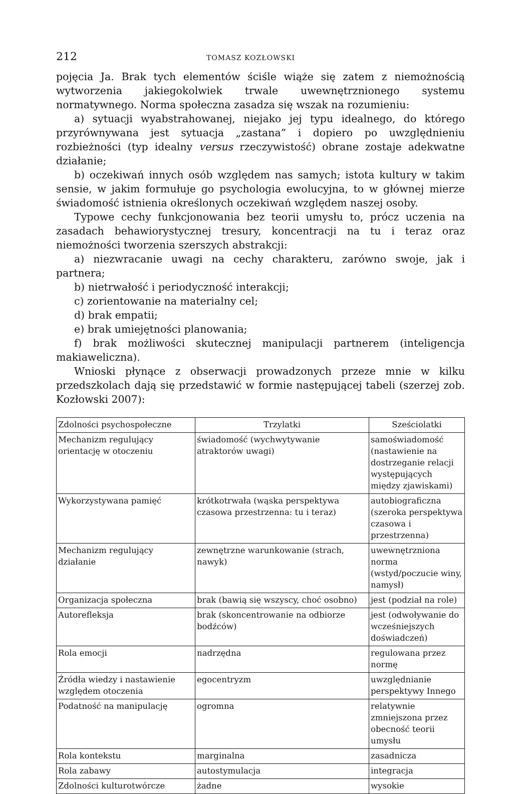212 TOMASZ KOZŁOWSKI
pojęcia Ja. Brak tych elementów ściśle wiąże się zatem z niemożnością wytworzenia jakiegokolwiek trwale uwewnętrznionego systemu normatywnego. Norma społeczna zasadza się wszak na rozumieniu:
a) sytuacji wyabstrahowanej, niejako jej typu idealnego, do którego przyrównywana jest sytuacja „zastana” i dopiero po uwzględnieniu rozbieżności (typ idealny versus rzeczywistość) obrane zostaje adekwatne działanie;
b) oczekiwań innych osób względem nas samych; istota kultury w takim sensie, w jakim formułuje go psychologia ewolucyjna, to w głównej mierze świadomość istnienia określonych oczekiwań względem naszej osoby.
Typowe cechy funkcjonowania bez teorii umysłu to, prócz uczenia na zasadach behawiorystycznej tresury, koncentracji na tu i teraz oraz niemożności tworzenia szerszych abstrakcji:
a) niezwracanie uwagi na cechy charakteru, zarówno swoje, jak i partnera;
b) nietrwałość i periodyczność interakcji;
c) zorientowanie na materialny cel;
d) brak empatii;
e) brak umiejętności planowania;
f) brak możliwości skutecznej manipulacji partnerem (inteligencja makiaweliczna).
Wnioski płynące z obserwacji prowadzonych przeze mnie w kilku przedszkolach dają się przedstawić w formie następującej tabeli (szerzej zob. Kozłowski 2007):
| Zdolności psychospołeczne | Trzylatki | Sześciolatki |
| --- | --- | --- |
| Mechanizm regulujący orientację w otoczeniu | świadomość (wychwytywanie atraktorów uwagi) | samoświadomość (nastawienie na dostrzeganie relacji występujących między zjawiskami) |
| Wykorzystywana pamięć | krótkotrwała (wąska perspektywa czasowa przestrzenna: tu i teraz) | autobiograficzna (szeroka perspektywa czasowa i przestrzenna) |
| Mechanizm regulujący działanie | zewnętrzne warunkowanie (strach, nawyk) | uwewnętrzniona norma (wstyd/poczucie winy, namysł) |
| Organizacja społeczna | brak (bawią się wszyscy, choć osobno) | jest (podział na role) |
| Autorefleksja | brak (skoncentrowanie na odbiorze bodźców) | jest (odwoływanie do wcześniejszych doświadczeń) |
| Rola emocji | nadrzędna | regulowana przez normę |
| Źródła wiedzy i nastawienie względem otoczenia | egocentryzm | uwzględnianie perspektywy Innego |
| Podatność na manipulację | ogromna | relatywnie zmniejszona przez obecność teorii umysłu |
| Rola kontekstu | marginalna | zasadnicza |
| Rola zabawy | autostymulacja | integracja |
| Zdolności kulturotwórcze | żadne | wysokie |